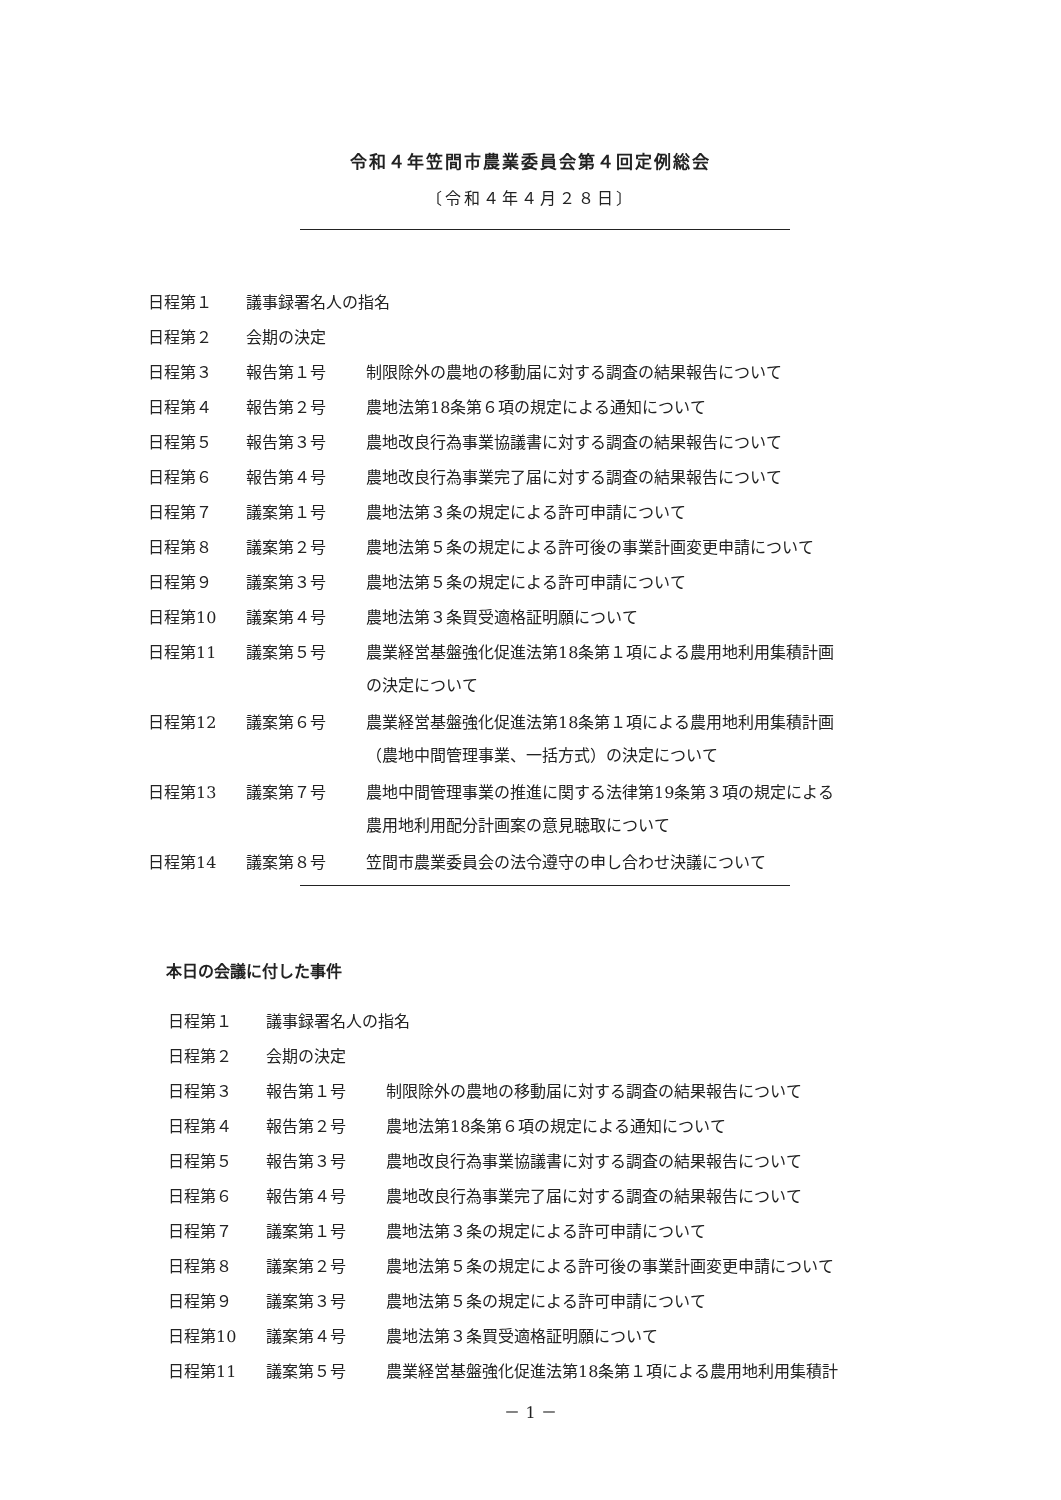令和４年笠間市農業委員会第４回定例総会
〔令和４年４月２８日〕
日程第１ 議事録署名人の指名
日程第２ 会期の決定
日程第３ 報告第１号 制限除外の農地の移動届に対する調査の結果報告について
日程第４ 報告第２号 農地法第18条第６項の規定による通知について
日程第５ 報告第３号 農地改良行為事業協議書に対する調査の結果報告について
日程第６ 報告第４号 農地改良行為事業完了届に対する調査の結果報告について
日程第７ 議案第１号 農地法第３条の規定による許可申請について
日程第８ 議案第２号 農地法第５条の規定による許可後の事業計画変更申請について
日程第９ 議案第３号 農地法第５条の規定による許可申請について
日程第10 議案第４号 農地法第３条買受適格証明願について
日程第11 議案第５号 農業経営基盤強化促進法第18条第１項による農用地利用集積計画
の決定について
日程第12 議案第６号 農業経営基盤強化促進法第18条第１項による農用地利用集積計画
（農地中間管理事業、一括方式）の決定について
日程第13 議案第７号 農地中間管理事業の推進に関する法律第19条第３項の規定による
農用地利用配分計画案の意見聴取について
日程第14 議案第８号 笠間市農業委員会の法令遵守の申し合わせ決議について
本日の会議に付した事件
日程第１ 議事録署名人の指名
日程第２ 会期の決定
日程第３ 報告第１号 制限除外の農地の移動届に対する調査の結果報告について
日程第４ 報告第２号 農地法第18条第６項の規定による通知について
日程第５ 報告第３号 農地改良行為事業協議書に対する調査の結果報告について
日程第６ 報告第４号 農地改良行為事業完了届に対する調査の結果報告について
日程第７ 議案第１号 農地法第３条の規定による許可申請について
日程第８ 議案第２号 農地法第５条の規定による許可後の事業計画変更申請について
日程第９ 議案第３号 農地法第５条の規定による許可申請について
日程第10 議案第４号 農地法第３条買受適格証明願について
日程第11 議案第５号 農業経営基盤強化促進法第18条第１項による農用地利用集積計
－ 1 －